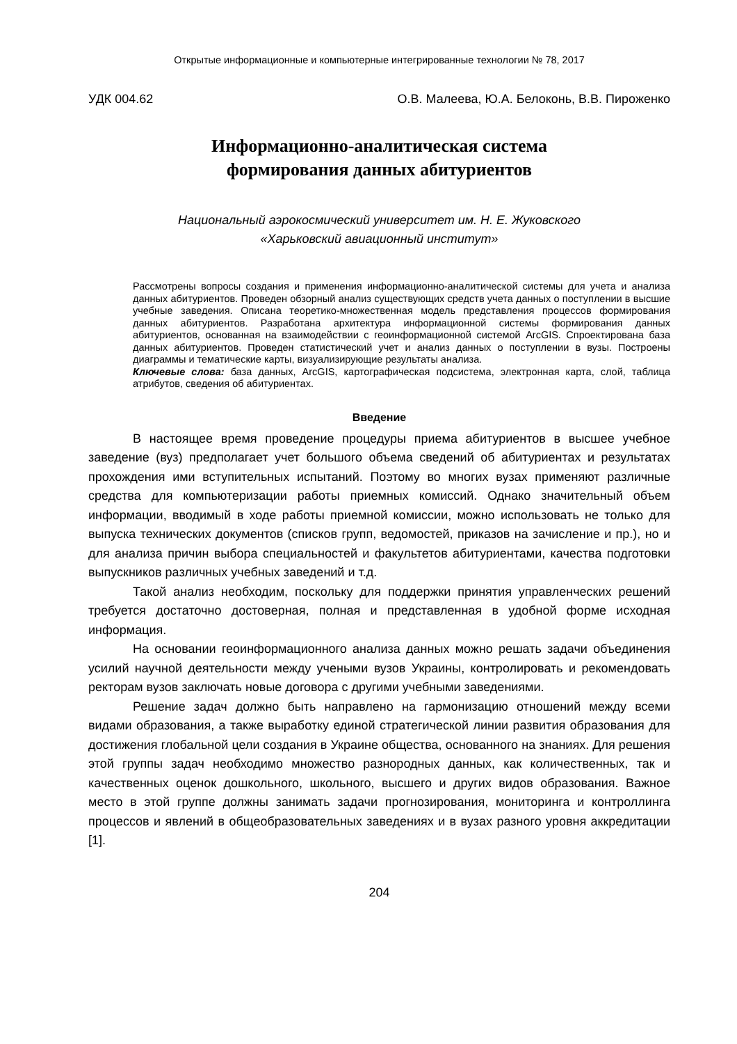Открытые информационные и компьютерные интегрированные технологии № 78, 2017
УДК 004.62 О.В. Малеева, Ю.А. Белоконь, В.В. Пироженко
Информационно-аналитическая система
формирования данных абитуриентов
Национальный аэрокосмический университет им. Н. Е. Жуковского
«Харьковский авиационный институт»
Рассмотрены вопросы создания и применения информационно-аналитической системы для учета и анализа данных абитуриентов. Проведен обзорный анализ существующих средств учета данных о поступлении в высшие учебные заведения. Описана теоретико-множественная модель представления процессов формирования данных абитуриентов. Разработана архитектура информационной системы формирования данных абитуриентов, основанная на взаимодействии с геоинформационной системой ArcGIS. Спроектирована база данных абитуриентов. Проведен статистический учет и анализ данных о поступлении в вузы. Построены диаграммы и тематические карты, визуализирующие результаты анализа.
Ключевые слова: база данных, ArcGIS, картографическая подсистема, электронная карта, слой, таблица атрибутов, сведения об абитуриентах.
Введение
В настоящее время проведение процедуры приема абитуриентов в высшее учебное заведение (вуз) предполагает учет большого объема сведений об абитуриентах и результатах прохождения ими вступительных испытаний. Поэтому во многих вузах применяют различные средства для компьютеризации работы приемных комиссий. Однако значительный объем информации, вводимый в ходе работы приемной комиссии, можно использовать не только для выпуска технических документов (списков групп, ведомостей, приказов на зачисление и пр.), но и для анализа причин выбора специальностей и факультетов абитуриентами, качества подготовки выпускников различных учебных заведений и т.д.
Такой анализ необходим, поскольку для поддержки принятия управленческих решений требуется достаточно достоверная, полная и представленная в удобной форме исходная информация.
На основании геоинформационного анализа данных можно решать задачи объединения усилий научной деятельности между учеными вузов Украины, контролировать и рекомендовать ректорам вузов заключать новые договора с другими учебными заведениями.
Решение задач должно быть направлено на гармонизацию отношений между всеми видами образования, а также выработку единой стратегической линии развития образования для достижения глобальной цели создания в Украине общества, основанного на знаниях. Для решения этой группы задач необходимо множество разнородных данных, как количественных, так и качественных оценок дошкольного, школьного, высшего и других видов образования. Важное место в этой группе должны занимать задачи прогнозирования, мониторинга и контроллинга процессов и явлений в общеобразовательных заведениях и в вузах разного уровня аккредитации [1].
204